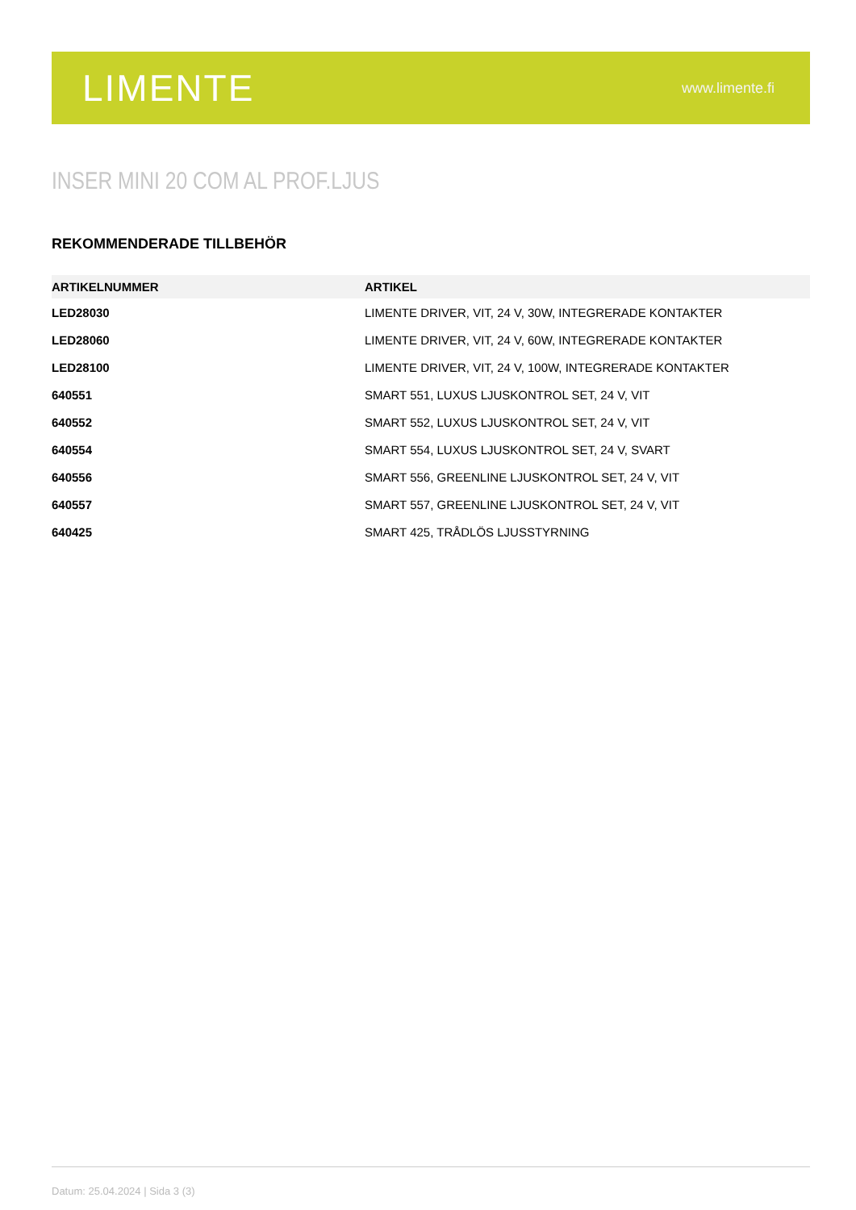LIMENTE
www.limente.fi
INSER MINI 20 COM AL PROF.LJUS
REKOMMENDERADE TILLBEHÖR
| ARTIKELNUMMER | ARTIKEL |
| --- | --- |
| LED28030 | LIMENTE DRIVER, VIT, 24 V, 30W, INTEGRERADE KONTAKTER |
| LED28060 | LIMENTE DRIVER, VIT, 24 V, 60W, INTEGRERADE KONTAKTER |
| LED28100 | LIMENTE DRIVER, VIT, 24 V, 100W, INTEGRERADE KONTAKTER |
| 640551 | SMART 551, LUXUS LJUSKONTROL SET, 24 V, VIT |
| 640552 | SMART 552, LUXUS LJUSKONTROL SET, 24 V, VIT |
| 640554 | SMART 554, LUXUS LJUSKONTROL SET, 24 V, SVART |
| 640556 | SMART 556, GREENLINE LJUSKONTROL SET, 24 V, VIT |
| 640557 | SMART 557, GREENLINE LJUSKONTROL SET, 24 V, VIT |
| 640425 | SMART 425, TRÅDLÖS LJUSSTYRNING |
Datum: 25.04.2024 | Sida 3 (3)